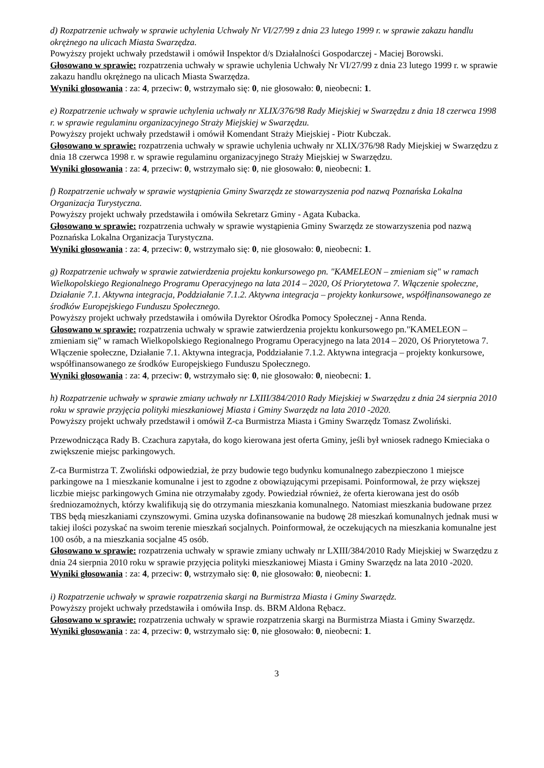d) Rozpatrzenie uchwały w sprawie uchylenia Uchwały Nr VI/27/99 z dnia 23 lutego 1999 r. w sprawie zakazu handlu okrężnego na ulicach Miasta Swarzędza.
Powyższy projekt uchwały przedstawił i omówił Inspektor d/s Działalności Gospodarczej - Maciej Borowski.
Głosowano w sprawie: rozpatrzenia uchwały w sprawie uchylenia Uchwały Nr VI/27/99 z dnia 23 lutego 1999 r. w sprawie zakazu handlu okrężnego na ulicach Miasta Swarzędza.
Wyniki głosowania : za: 4, przeciw: 0, wstrzymało się: 0, nie głosowało: 0, nieobecni: 1.
e) Rozpatrzenie uchwały w sprawie uchylenia uchwały nr XLIX/376/98 Rady Miejskiej w Swarzędzu z dnia 18 czerwca 1998 r. w sprawie regulaminu organizacyjnego Straży Miejskiej w Swarzędzu.
Powyższy projekt uchwały przedstawił i omówił Komendant Straży Miejskiej - Piotr Kubczak.
Głosowano w sprawie: rozpatrzenia uchwały w sprawie uchylenia uchwały nr XLIX/376/98 Rady Miejskiej w Swarzędzu z dnia 18 czerwca 1998 r. w sprawie regulaminu organizacyjnego Straży Miejskiej w Swarzędzu.
Wyniki głosowania : za: 4, przeciw: 0, wstrzymało się: 0, nie głosowało: 0, nieobecni: 1.
f) Rozpatrzenie uchwały w sprawie wystąpienia Gminy Swarzędz ze stowarzyszenia pod nazwą Poznańska Lokalna Organizacja Turystyczna.
Powyższy projekt uchwały przedstawiła i omówiła Sekretarz Gminy - Agata Kubacka.
Głosowano w sprawie: rozpatrzenia uchwały w sprawie wystąpienia Gminy Swarzędz ze stowarzyszenia pod nazwą Poznańska Lokalna Organizacja Turystyczna.
Wyniki głosowania : za: 4, przeciw: 0, wstrzymało się: 0, nie głosowało: 0, nieobecni: 1.
g) Rozpatrzenie uchwały w sprawie zatwierdzenia projektu konkursowego pn. "KAMELEON – zmieniam się" w ramach Wielkopolskiego Regionalnego Programu Operacyjnego na lata 2014 – 2020, Oś Priorytetowa 7. Włączenie społeczne, Działanie 7.1. Aktywna integracja, Poddziałanie 7.1.2. Aktywna integracja – projekty konkursowe, współfinansowanego ze środków Europejskiego Funduszu Społecznego.
Powyższy projekt uchwały przedstawiła i omówiła Dyrektor Ośrodka Pomocy Społecznej - Anna Renda.
Głosowano w sprawie: rozpatrzenia uchwały w sprawie zatwierdzenia projektu konkursowego pn."KAMELEON – zmieniam się" w ramach Wielkopolskiego Regionalnego Programu Operacyjnego na lata 2014 – 2020, Oś Priorytetowa 7. Włączenie społeczne, Działanie 7.1. Aktywna integracja, Poddziałanie 7.1.2. Aktywna integracja – projekty konkursowe, współfinansowanego ze środków Europejskiego Funduszu Społecznego.
Wyniki głosowania : za: 4, przeciw: 0, wstrzymało się: 0, nie głosowało: 0, nieobecni: 1.
h) Rozpatrzenie uchwały w sprawie zmiany uchwały nr LXIII/384/2010 Rady Miejskiej w Swarzędzu z dnia 24 sierpnia 2010 roku w sprawie przyjęcia polityki mieszkaniowej Miasta i Gminy Swarzędz na lata 2010 -2020.
Powyższy projekt uchwały przedstawił i omówił Z-ca Burmistrza Miasta i Gminy Swarzędz Tomasz Zwoliński.
Przewodnicząca Rady B. Czachura zapytała, do kogo kierowana jest oferta Gminy, jeśli był wniosek radnego Kmieciaka o zwiększenie miejsc parkingowych.
Z-ca Burmistrza T. Zwoliński odpowiedział, że przy budowie tego budynku komunalnego zabezpieczono 1 miejsce parkingowe na 1 mieszkanie komunalne i jest to zgodne z obowiązującymi przepisami. Poinformował, że przy większej liczbie miejsc parkingowych Gmina nie otrzymałaby zgody. Powiedział również, że oferta kierowana jest do osób średniozamożnych, którzy kwalifikują się do otrzymania mieszkania komunalnego. Natomiast mieszkania budowane przez TBS będą mieszkaniami czynszowymi. Gmina uzyska dofinansowanie na budowę 28 mieszkań komunalnych jednak musi w takiej ilości pozyskać na swoim terenie mieszkań socjalnych. Poinformował, że oczekujących na mieszkania komunalne jest 100 osób, a na mieszkania socjalne 45 osób.
Głosowano w sprawie: rozpatrzenia uchwały w sprawie zmiany uchwały nr LXIII/384/2010 Rady Miejskiej w Swarzędzu z dnia 24 sierpnia 2010 roku w sprawie przyjęcia polityki mieszkaniowej Miasta i Gminy Swarzędz na lata 2010 -2020.
Wyniki głosowania : za: 4, przeciw: 0, wstrzymało się: 0, nie głosowało: 0, nieobecni: 1.
i) Rozpatrzenie uchwały w sprawie rozpatrzenia skargi na Burmistrza Miasta i Gminy Swarzędz.
Powyższy projekt uchwały przedstawiła i omówiła Insp. ds. BRM Aldona Rębacz.
Głosowano w sprawie: rozpatrzenia uchwały w sprawie rozpatrzenia skargi na Burmistrza Miasta i Gminy Swarzędz.
Wyniki głosowania : za: 4, przeciw: 0, wstrzymało się: 0, nie głosowało: 0, nieobecni: 1.
3